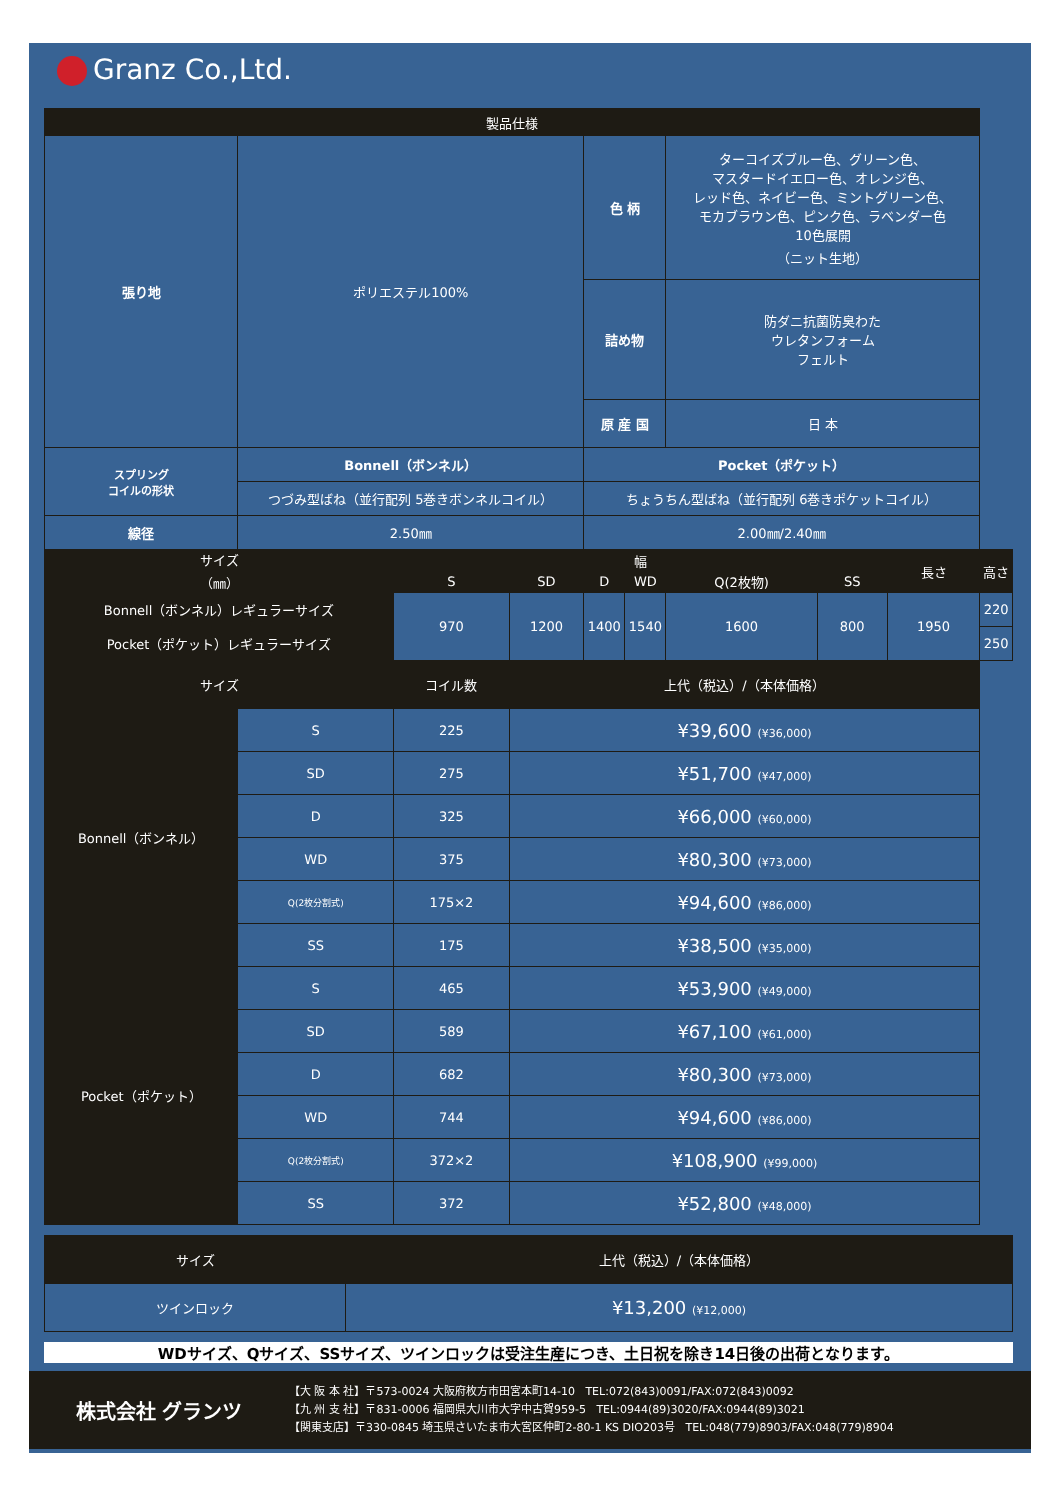Granz Co.,Ltd.
| 製品仕様 | | | | | | | | | | |
| --- | --- | --- | --- | --- | --- | --- | --- | --- | --- | --- |
| 張り地 | ポリエステル100% | | | | 色 柄 | | ターコイズブルー色、グリーン色、 マスタードイエロー色、オレンジ色、 レッド色、ネイビー色、ミントグリーン色、 モカブラウン色、ピンク色、ラベンダー色 10色展開 （ニット生地） | | | |
| | | | | | 詰め物 | | 防ダニ抗菌防臭わた ウレタンフォーム フェルト | | | |
| | | | | | 原 産 国 | | 日 本 | | | |
| スプリング コイルの形状 | Bonnell（ボンネル） | | | | Pocket（ポケット） | | | | | |
| | つづみ型ばね（並行配列 5巻きボンネルコイル） | | | | ちょうちん型ばね（並行配列 6巻きポケットコイル） | | | | | |
| 線径 | 2.50㎜ | | | | 2.00㎜/2.40㎜ | | | | | |
| サイズ （㎜） | | | 幅 | | | | | | 長さ | 高さ |
| | | | S | SD | D | WD | Q(2枚物) | SS | | |
| Bonnell（ボンネル）レギュラーサイズ | | | 970 | 1200 | 1400 | 1540 | 1600 | 800 | 1950 | 220 |
| Pocket（ポケット）レギュラーサイズ | | | | | | | | | | 250 |
| サイズ | | | コイル数 | 上代（税込）/（本体価格） | | | | | | |
| Bonnell（ボンネル） | | S | 225 | ¥39,600 (¥36,000) | | | | | | |
| | | SD | 275 | ¥51,700 (¥47,000) | | | | | | |
| | | D | 325 | ¥66,000 (¥60,000) | | | | | | |
| | | WD | 375 | ¥80,300 (¥73,000) | | | | | | |
| | | Q(2枚分割式) | 175×2 | ¥94,600 (¥86,000) | | | | | | |
| | | SS | 175 | ¥38,500 (¥35,000) | | | | | | |
| Pocket（ポケット） | | S | 465 | ¥53,900 (¥49,000) | | | | | | |
| | | SD | 589 | ¥67,100 (¥61,000) | | | | | | |
| | | D | 682 | ¥80,300 (¥73,000) | | | | | | |
| | | WD | 744 | ¥94,600 (¥86,000) | | | | | | |
| | | Q(2枚分割式) | 372×2 | ¥108,900 (¥99,000) | | | | | | |
| | | SS | 372 | ¥52,800 (¥48,000) | | | | | | |
| サイズ | 上代（税込）/（本体価格） |
| --- | --- |
| ツインロック | ¥13,200 (¥12,000) |
WDサイズ、Qサイズ、SSサイズ、ツインロックは受注生産につき、土日祝を除き14日後の出荷となります。
株式会社 グランツ
【大 阪 本 社】〒573-0024 大阪府枚方市田宮本町14-10 TEL:072(843)0091/FAX:072(843)0092
【九 州 支 社】〒831-0006 福岡県大川市大字中古賀959-5 TEL:0944(89)3020/FAX:0944(89)3021
【関東支店】〒330-0845 埼玉県さいたま市大宮区仲町2-80-1 KS DIO203号 TEL:048(779)8903/FAX:048(779)8904